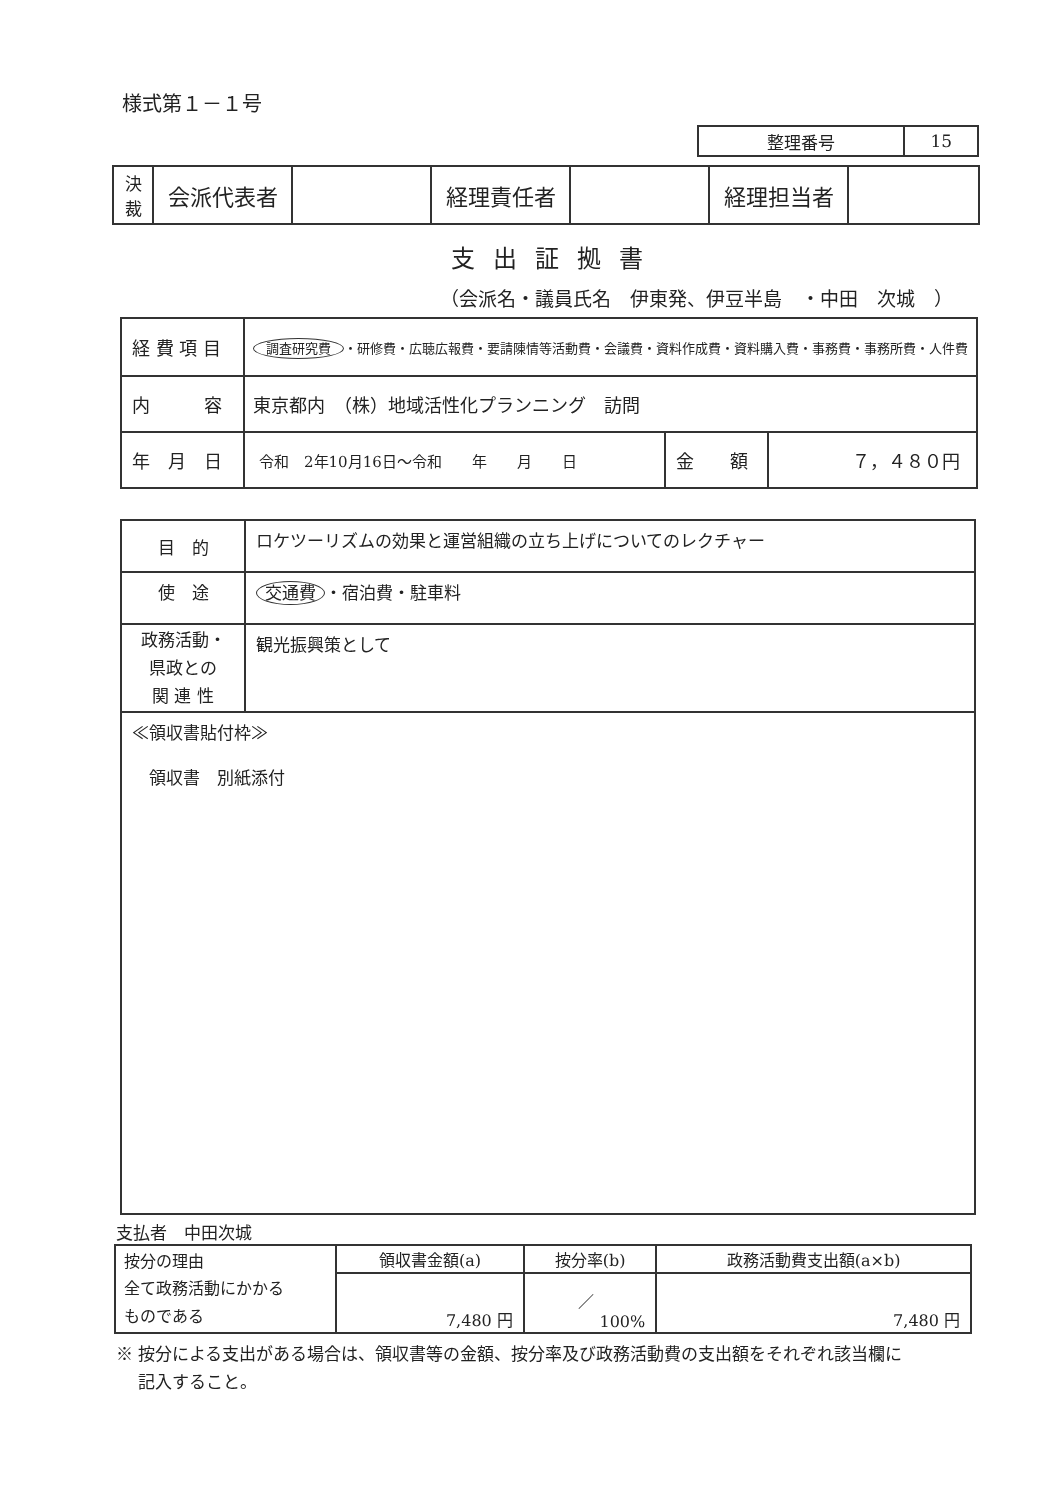様式第１－１号
| 整理番号 | 15 |
| 決 裁 | 会派代表者 | | 経理責任者 | | 経理担当者 | |
支出証拠書
（会派名・議員氏名　伊東発、伊豆半島　・中田　次城　）
| 経 費 項 目 | 調査研究費 ・研修費・広聴広報費・要請陳情等活動費・会議費・資料作成費・資料購入費・事務費・事務所費・人件費 | | |
| 内 容 | 東京都内 （株）地域活性化プランニング 訪問 | | |
| 年 月 日 | 令和 2年10月16日～令和 年 月 日 | 金 額 | ７，４８０円 |
| 目 的 | ロケツーリズムの効果と運営組織の立ち上げについてのレクチャー |
| 使 途 | 交通費 ・宿泊費・駐車料 |
| 政務活動・ 県政との 関 連 性 | 観光振興策として |
| ≪領収書貼付枠≫ 領収書 別紙添付 | |
支払者　中田次城
| 按分の理由 | 領収書金額(a) | 按分率(b) | 政務活動費支出額(a×b) |
| 全て政務活動にかかる ものである | 7,480 円 | ／ 100% | 7,480 円 |
※ 按分による支出がある場合は、領収書等の金額、按分率及び政務活動費の支出額をそれぞれ該当欄に
　 記入すること。